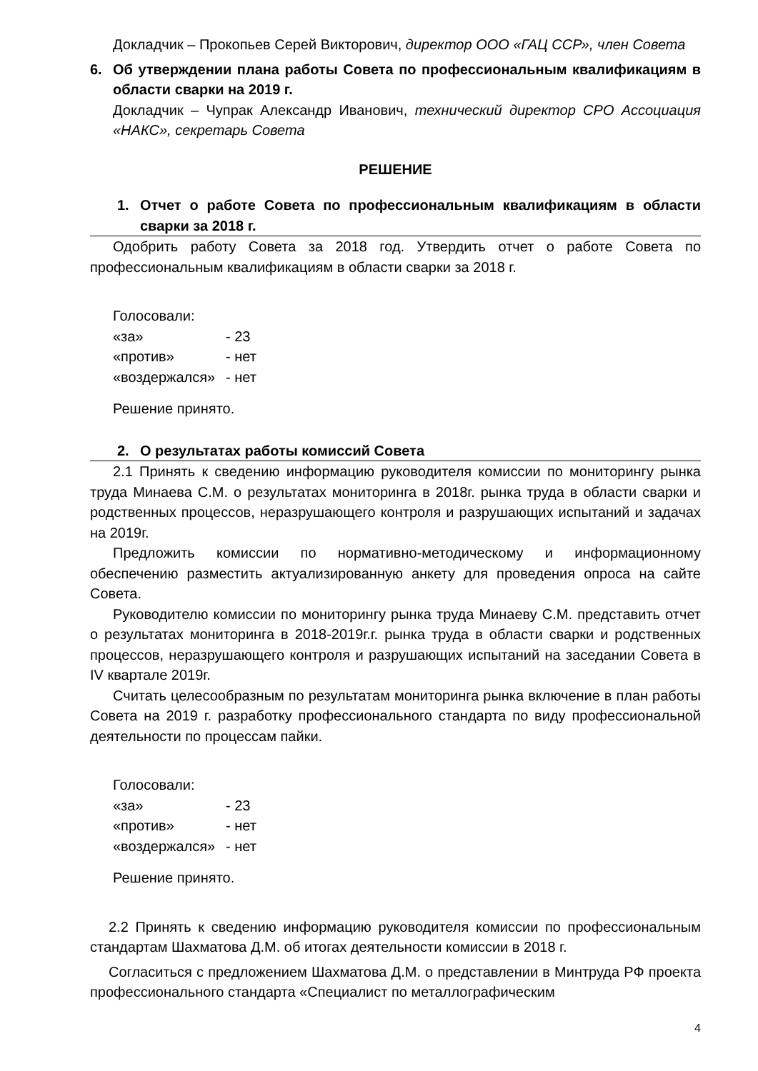Докладчик – Прокопьев Серей Викторович, директор ООО «ГАЦ ССР», член Совета
6. Об утверждении плана работы Совета по профессиональным квалификациям в области сварки на 2019 г.
Докладчик – Чупрак Александр Иванович, технический директор СРО Ассоциация «НАКС», секретарь Совета
РЕШЕНИЕ
1. Отчет о работе Совета по профессиональным квалификациям в области сварки за 2018 г.
Одобрить работу Совета за 2018 год. Утвердить отчет о работе Совета по профессиональным квалификациям в области сварки за 2018 г.
Голосовали:
| «за» | - 23 |
| «против» | - нет |
| «воздержался» | - нет |
Решение принято.
2. О результатах работы комиссий Совета
2.1 Принять к сведению информацию руководителя комиссии по мониторингу рынка труда Минаева С.М. о результатах мониторинга в 2018г. рынка труда в области сварки и родственных процессов, неразрушающего контроля и разрушающих испытаний и задачах на 2019г.
Предложить комиссии по нормативно-методическому и информационному обеспечению разместить актуализированную анкету для проведения опроса на сайте Совета.
Руководителю комиссии по мониторингу рынка труда Минаеву С.М. представить отчет о результатах мониторинга в 2018-2019г.г. рынка труда в области сварки и родственных процессов, неразрушающего контроля и разрушающих испытаний на заседании Совета в IV квартале 2019г.
Считать целесообразным по результатам мониторинга рынка включение в план работы Совета на 2019 г. разработку профессионального стандарта по виду профессиональной деятельности по процессам пайки.
Голосовали:
| «за» | - 23 |
| «против» | - нет |
| «воздержался» | - нет |
Решение принято.
2.2 Принять к сведению информацию руководителя комиссии по профессиональным стандартам Шахматова Д.М. об итогах деятельности комиссии в 2018 г.
Согласиться с предложением Шахматова Д.М. о представлении в Минтруда РФ проекта профессионального стандарта «Специалист по металлографическим
4